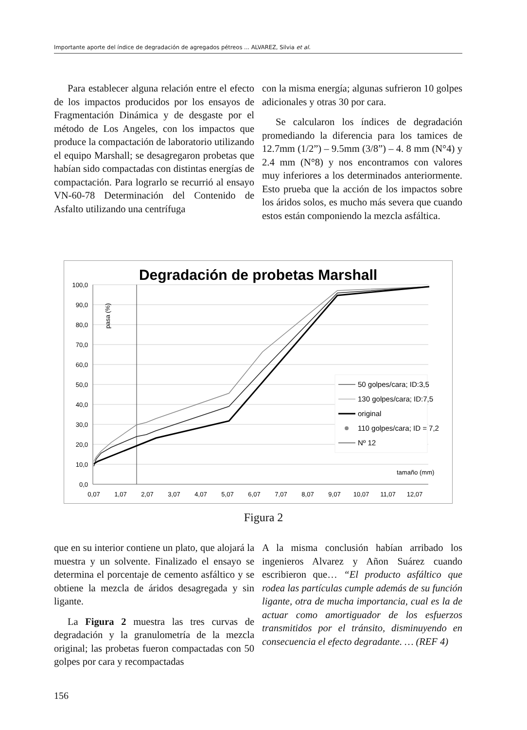Importante aporte del índice de degradación de agregados pétreos ... ALVAREZ, Silvia et al.
Para establecer alguna relación entre el efecto de los impactos producidos por los ensayos de Fragmentación Dinámica y de desgaste por el método de Los Angeles, con los impactos que produce la compactación de laboratorio utilizando el equipo Marshall; se desagregaron probetas que habían sido compactadas con distintas energías de compactación. Para lograrlo se recurrió al ensayo VN-60-78 Determinación del Contenido de Asfalto utilizando una centrífuga
con la misma energía; algunas sufrieron 10 golpes adicionales y otras 30 por cara.
Se calcularon los índices de degradación promediando la diferencia para los tamices de 12.7mm (1/2”) – 9.5mm (3/8”) – 4. 8 mm (N°4) y 2.4 mm (N°8) y nos encontramos con valores muy inferiores a los determinados anteriormente. Esto prueba que la acción de los impactos sobre los áridos solos, es mucho más severa que cuando estos están componiendo la mezcla asfáltica.
Degradación de probetas Marshall
100,0
90,0
80,0
70,0
60,0
50,0
40,0
30,0
20,0
10,0
0,0
0,07
1,07
2,07
3,07
4,07
5,07
6,07
7,07
8,07
9,07
10,07
11,07
12,07
pasa (%)
tamaño (mm)
50 golpes/cara; ID:3,5
130 golpes/cara; ID:7,5
original
110 golpes/cara; ID = 7,2
Nº 12
Figura 2
que en su interior contiene un plato, que alojará la muestra y un solvente. Finalizado el ensayo se determina el porcentaje de cemento asfáltico y se obtiene la mezcla de áridos desagregada y sin ligante.
La Figura 2 muestra las tres curvas de degradación y la granulometría de la mezcla original; las probetas fueron compactadas con 50 golpes por cara y recompactadas
A la misma conclusión habían arribado los ingenieros Alvarez y Añon Suárez cuando escribieron que… “El producto asfáltico que rodea las partículas cumple además de su función ligante, otra de mucha importancia, cual es la de actuar como amortiguador de los esfuerzos transmitidos por el tránsito, disminuyendo en consecuencia el efecto degradante. … (REF 4)
156